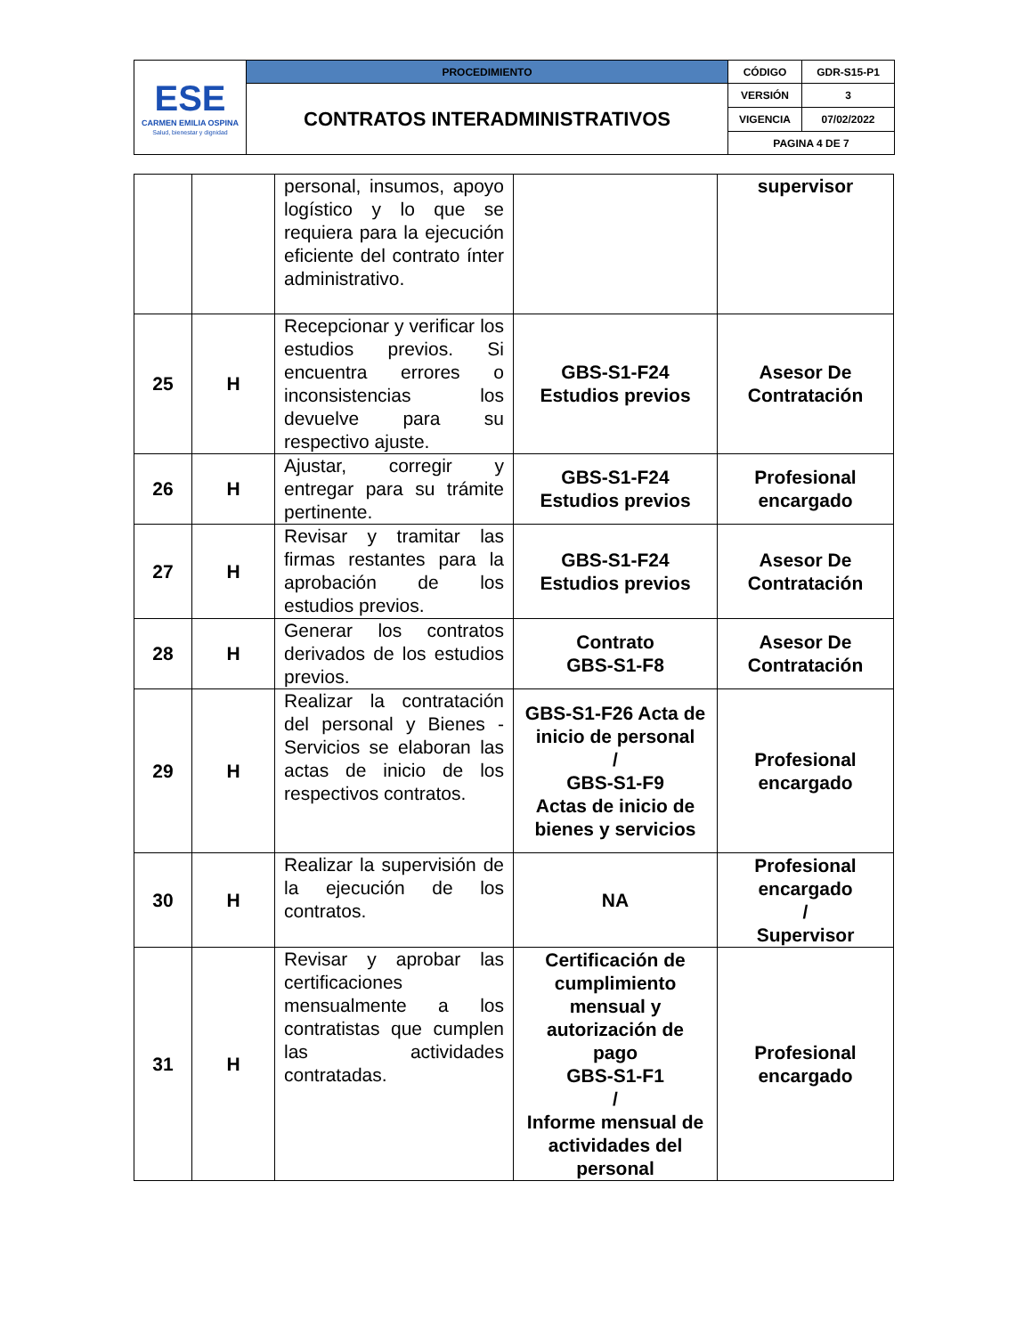| ESE CARMEN EMILIA OSPINA Salud, bienestar y dignidad | PROCEDIMIENTO | CÓDIGO | GDR-S15-P1 |
| | CONTRATOS INTERADMINISTRATIVOS | VERSIÓN | 3 |
| | | VIGENCIA | 07/02/2022 |
| | | PAGINA 4 DE 7 | |
| | | personal, insumos, apoyo logístico y lo que se requiera para la ejecución eficiente del contrato ínter administrativo. | | supervisor |
| 25 | H | Recepcionar y verificar los estudios previos. Si encuentra errores o inconsistencias los devuelve para su respectivo ajuste. | GBS-S1-F24 Estudios previos | Asesor De Contratación |
| 26 | H | Ajustar, corregir y entregar para su trámite pertinente. | GBS-S1-F24 Estudios previos | Profesional encargado |
| 27 | H | Revisar y tramitar las firmas restantes para la aprobación de los estudios previos. | GBS-S1-F24 Estudios previos | Asesor De Contratación |
| 28 | H | Generar los contratos derivados de los estudios previos. | Contrato GBS-S1-F8 | Asesor De Contratación |
| 29 | H | Realizar la contratación del personal y Bienes - Servicios se elaboran las actas de inicio de los respectivos contratos. | GBS-S1-F26 Acta de inicio de personal / GBS-S1-F9 Actas de inicio de bienes y servicios | Profesional encargado |
| 30 | H | Realizar la supervisión de la ejecución de los contratos. | NA | Profesional encargado / Supervisor |
| 31 | H | Revisar y aprobar las certificaciones mensualmente a los contratistas que cumplen las actividades contratadas. | Certificación de cumplimiento mensual y autorización de pago GBS-S1-F1 / Informe mensual de actividades del personal | Profesional encargado |